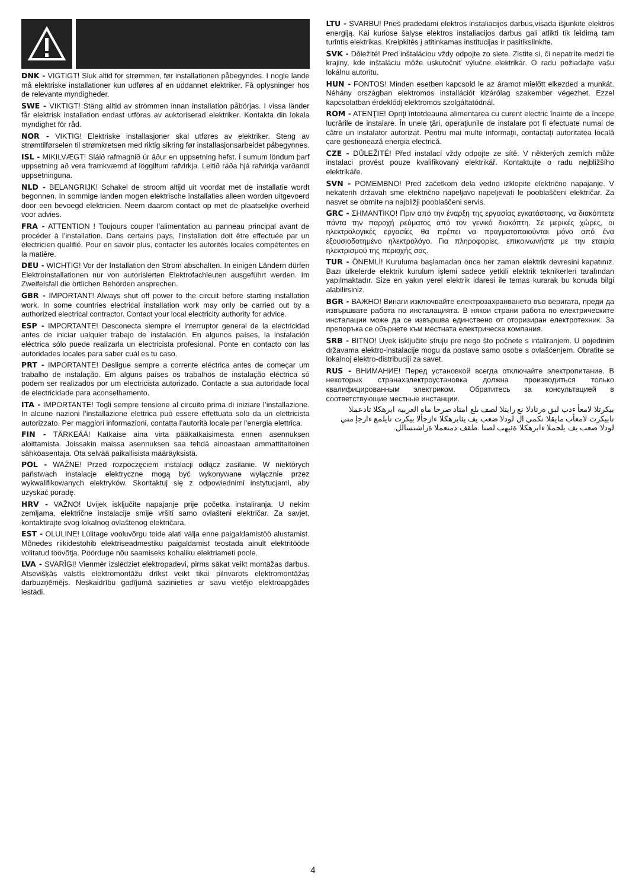DNK - VIGTIGT! Sluk altid for strømmen, før installationen påbegyndes. I nogle lande må elektriske installationer kun udføres af en uddannet elektriker. Få oplysninger hos de relevante myndigheder.
SWE - VIKTIGT! Stäng alltid av strömmen innan installation påbörjas. I vissa länder får elektrisk installation endast utföras av auktoriserad elektriker. Kontakta din lokala myndighet för råd.
NOR - VIKTIG! Elektriske installasjoner skal utføres av elektriker. Steng av strømtilførselen til strømkretsen med riktig sikring før installasjonsarbeidet påbegynnes.
ISL - MIKILVÆGT! Sláið rafmagnið úr áður en uppsetning hefst. Í sumum löndum þarf uppsetning að vera framkvæmd af löggiltum rafvirkja. Leitið ráða hjá rafvirkja varðandi uppsetninguna.
NLD - BELANGRIJK! Schakel de stroom altijd uit voordat met de installatie wordt begonnen. In sommige landen mogen elektrische installaties alleen worden uitgevoerd door een bevoegd elektricien. Neem daarom contact op met de plaatselijke overheid voor advies.
FRA - ATTENTION ! Toujours couper l’alimentation au panneau principal avant de procéder à l’installation. Dans certains pays, l’installation doit être effectuée par un électricien qualifié. Pour en savoir plus, contacter les autorités locales compétentes en la matière.
DEU - WICHTIG! Vor der Installation den Strom abschalten. In einigen Ländern dürfen Elektroinstallationen nur von autorisierten Elektrofachleuten ausgeführt werden. Im Zweifelsfall die örtlichen Behörden ansprechen.
GBR - IMPORTANT! Always shut off power to the circuit before starting installation work. In some countries electrical installation work may only be carried out by a authorized electrical contractor. Contact your local electricity authority for advice.
ESP - IMPORTANTE! Desconecta siempre el interruptor general de la electricidad antes de iniciar ualquier trabajo de instalación. En algunos países, la instalación eléctrica sólo puede realizarla un electricista profesional. Ponte en contacto con las autoridades locales para saber cuál es tu caso.
PRT - IMPORTANTE! Desligue sempre a corrente eléctrica antes de começar um trabalho de instalação. Em alguns países os trabalhos de instalação eléctrica só podem ser realizados por um electricista autorizado. Contacte a sua autoridade local de electricidade para aconselhamento.
ITA - IMPORTANTE! Togli sempre tensione al circuito prima di iniziare l’installazione. In alcune nazioni l’installazione elettrica può essere effettuata solo da un elettricista autorizzato. Per maggiori informazioni, contatta l’autorità locale per l’energia elettrica.
FIN - TÄRKEÄÄ! Katkaise aina virta pääkatkaisimesta ennen asennuksen aloittamista. Joissakin maissa asennuksen saa tehdä ainoastaan ammattitaitoinen sähköasentaja. Ota selvää paikallisista määräyksistä.
POL - WAŻNE! Przed rozpoczęciem instalacji odłącz zasilanie. W niektórych państwach instalacje elektryczne mogą być wykonywane wyłącznie przez wykwalifikowanych elektryków. Skontaktuj się z odpowiednimi instytucjami, aby uzyskać poradę.
HRV - VAŽNO! Uvijek isključite napajanje prije početka instaliranja. U nekim zemljama, električne instalacije smije vršiti samo ovlašteni električar. Za savjet, kontaktirajte svog lokalnog ovlaštenog električara.
EST - OLULINE! Lülitage vooluvõrgu toide alati välja enne paigaldamistöö alustamist. Mõnedes riikidestohib elektriseadmestiku paigaldamist teostada ainult elektritööde volitatud töövõtja. Pöörduge nõu saamiseks kohaliku elektriameti poole.
LVA - SVARĪGI! Vienmēr izslēdziet elektropadevi, pirms sākat veikt montāžas darbus. Atsevišķās valstīs elektromontāžu drīkst veikt tikai pilnvarots elektromontāžas darbuzņēmējs. Neskaidrību gadījumā sazinieties ar savu vietējo elektroapgādes iestādi.
LTU - SVARBU! Prieš pradėdami elektros instaliacijos darbus,visada išjunkite elektros energiją. Kai kuriose šalyse elektros instaliacijos darbus gali atlikti tik leidimą tam turintis elektrikas. Kreipkitės į atitinkamas institucijas ir pasitikslinkite.
SVK - Dôležité! Pred inštaláciou vždy odpojte zo siete. Zistite si, či nepatríte medzi tie krajiny, kde inštaláciu môže uskutočniť výlučne elektrikár. O radu požiadajte vašu lokálnu autoritu.
HUN - FONTOS! Minden esetben kapcsold le az áramot mielőtt elkezded a munkát. Néhány országban elektromos installációt kizárólag szakember végezhet. Ezzel kapcsolatban érdeklődj elektromos szolgáltatódnál.
ROM - ATENŢIE! Opriţi întotdeauna alimentarea cu curent electric înainte de a începe lucrările de instalare. În unele ţări, operaţiunile de instalare pot fi efectuate numai de către un instalator autorizat. Pentru mai multe informaţii, contactaţi autoritatea locală care gestionează energia electrică.
CZE - DŮLEŽITÉ! Před instalací vždy odpojte ze sítě. V některých zemích může instalaci provést pouze kvalifikovaný elektrikář. Kontaktujte o radu nejbližšího elektrikáře.
SVN - POMEMBNO! Pred začetkom dela vedno izklopite električno napajanje. V nekaterih državah sme električno napeljavo napeljevati le pooblaščeni električar. Za nasvet se obrnite na najbližji pooblaščeni servis.
GRC - ΣΗΜΑΝΤΙΚΟ! Πριν από την έναρξη της εργασίας εγκατάστασης, να διακόπτετε πάντα την παροχή ρεύματος από τον γενικό διακόπτη. Σε μερικές χώρες, οι ηλεκτρολογικές εργασίες θα πρέπει να πραγματοποιούνται μόνο από ένα εξουσιοδοτημένο ηλεκτρολόγο. Για πληροφορίες, επικοινωνήστε με την εταιρία ηλεκτρισμού της περιοχής σας.
TUR - ÖNEMLİ! Kuruluma başlamadan önce her zaman elektrik devresini kapatınız. Bazı ülkelerde elektrik kurulum işlemi sadece yetkili elektrik teknikerleri tarafından yapılmaktadır. Size en yakın yerel elektrik idaresi ile temas kurarak bu konuda bilgi alabilirsiniz.
BGR - ВАЖНО! Винаги изключвайте електрозахранването във веригата, преди да извършвате работа по инсталацията. В някои страни работа по електрическите инсталации може да се извършва единствено от оторизиран електротехник. За препоръка се обърнете към местната електрическа компания.
SRB - BITNO! Uvek isključite struju pre nego što počnete s intaliranjem. U pojedinim državama elektro-instalacije mogu da postave samo osobe s ovlašćenjem. Obratite se lokalnoj elektro-distribuciji za savet.
RUS - ВНИМАНИЕ! Перед установкой всегда отключайте электропитание. В некоторых странахэлектроустановка должна производиться только квалифицированным электриком. Обратитесь за консультацией в соответствующие местные инстанции.
بيكرتلا لامعأ ءدب لبق ةرئادلا نع رايتلا لصف ىلع امئاد صرحا ماه العربية ابرهكلا تادعملا تابيكرت لامعأب مايقلا نكمي ال لودلا ضعب يف يئابرهكلا ءازجألا بيكرت تايلمع ءارجإ متي لودلا ضعب يف يلحملا ءابرهكلا ةئيهب لصتا .طقف دمتعملا ةراشتسالل.
4